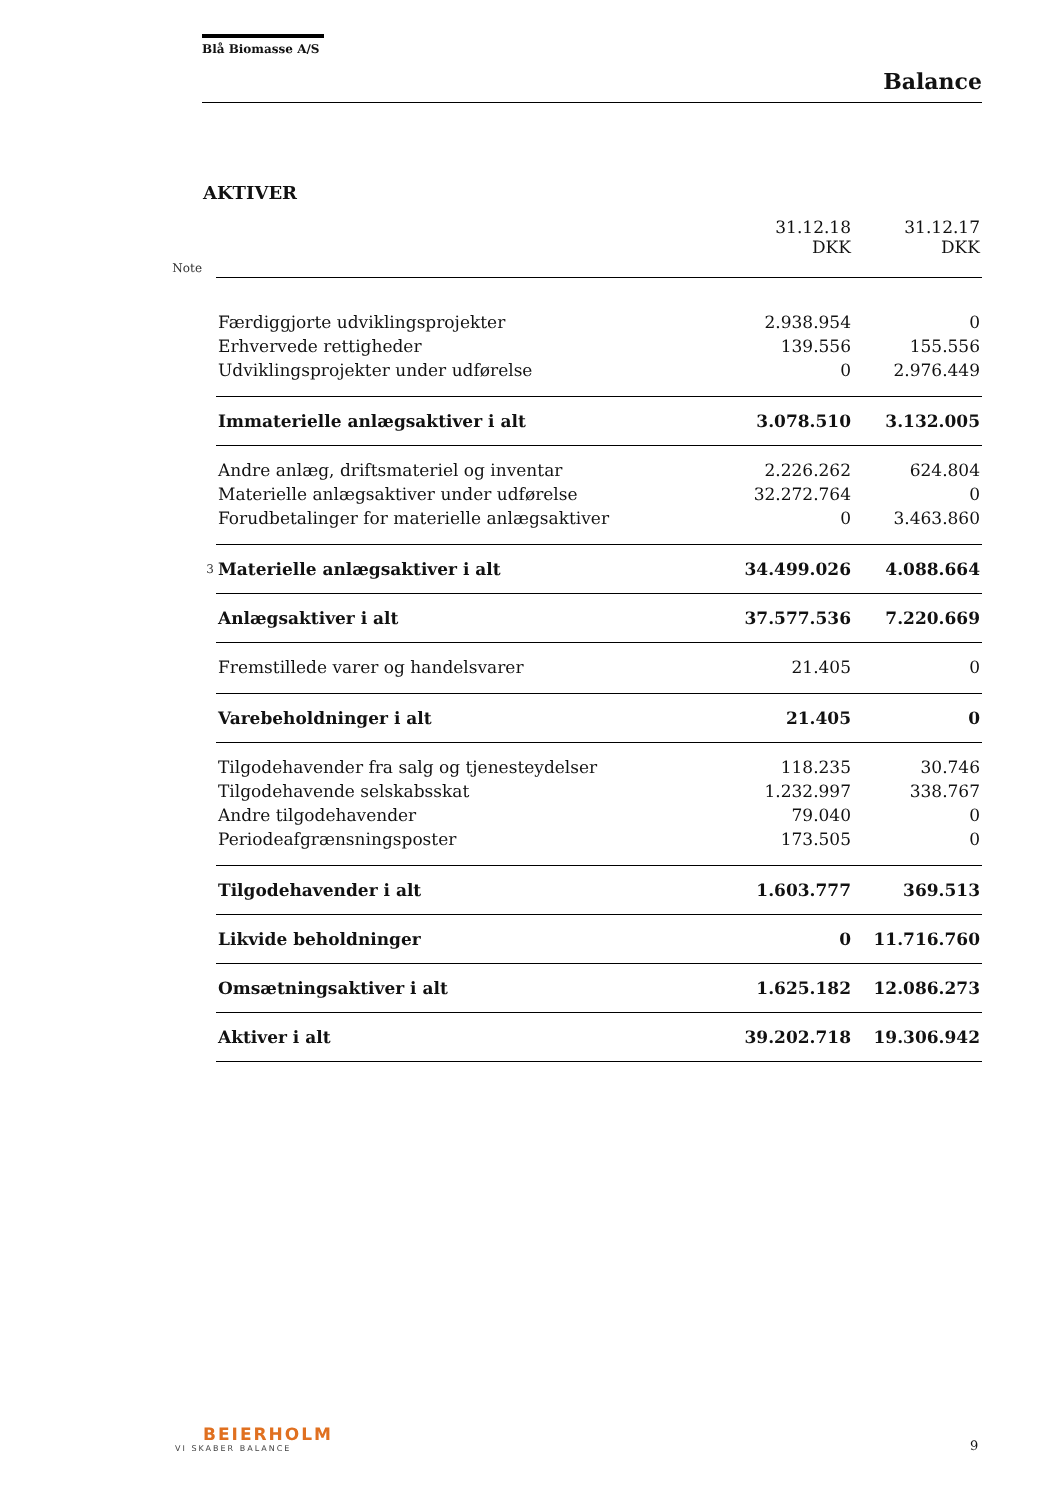Blå Biomasse A/S
Balance
AKTIVER
| | | 31.12.18 DKK | 31.12.17 DKK |
| Note | | | |
| | Færdiggjorte udviklingsprojekter | 2.938.954 | 0 |
| | Erhvervede rettigheder | 139.556 | 155.556 |
| | Udviklingsprojekter under udførelse | 0 | 2.976.449 |
| | Immaterielle anlægsaktiver i alt | 3.078.510 | 3.132.005 |
| | Andre anlæg, driftsmateriel og inventar | 2.226.262 | 624.804 |
| | Materielle anlægsaktiver under udførelse | 32.272.764 | 0 |
| | Forudbetalinger for materielle anlægsaktiver | 0 | 3.463.860 |
| 3 | Materielle anlægsaktiver i alt | 34.499.026 | 4.088.664 |
| | Anlægsaktiver i alt | 37.577.536 | 7.220.669 |
| | Fremstillede varer og handelsvarer | 21.405 | 0 |
| | Varebeholdninger i alt | 21.405 | 0 |
| | Tilgodehavender fra salg og tjenesteydelser | 118.235 | 30.746 |
| | Tilgodehavende selskabsskat | 1.232.997 | 338.767 |
| | Andre tilgodehavender | 79.040 | 0 |
| | Periodeafgrænsningsposter | 173.505 | 0 |
| | Tilgodehavender i alt | 1.603.777 | 369.513 |
| | Likvide beholdninger | 0 | 11.716.760 |
| | Omsætningsaktiver i alt | 1.625.182 | 12.086.273 |
| | Aktiver i alt | 39.202.718 | 19.306.942 |
BEIERHOLM
VI SKABER BALANCE
9